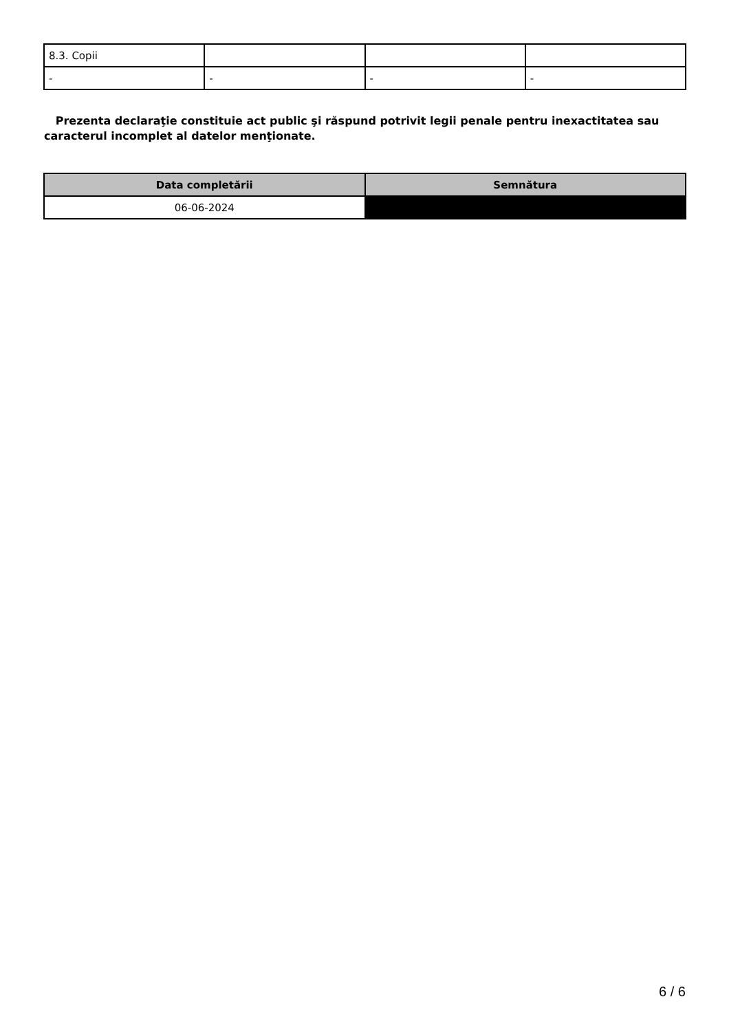| 8.3. Copii | | | |
| - | - | - | - |
Prezenta declaraţie constituie act public şi răspund potrivit legii penale pentru inexactitatea sau caracterul incomplet al datelor menţionate.
| Data completării | Semnătura |
| --- | --- |
| 06-06-2024 | |
6 / 6